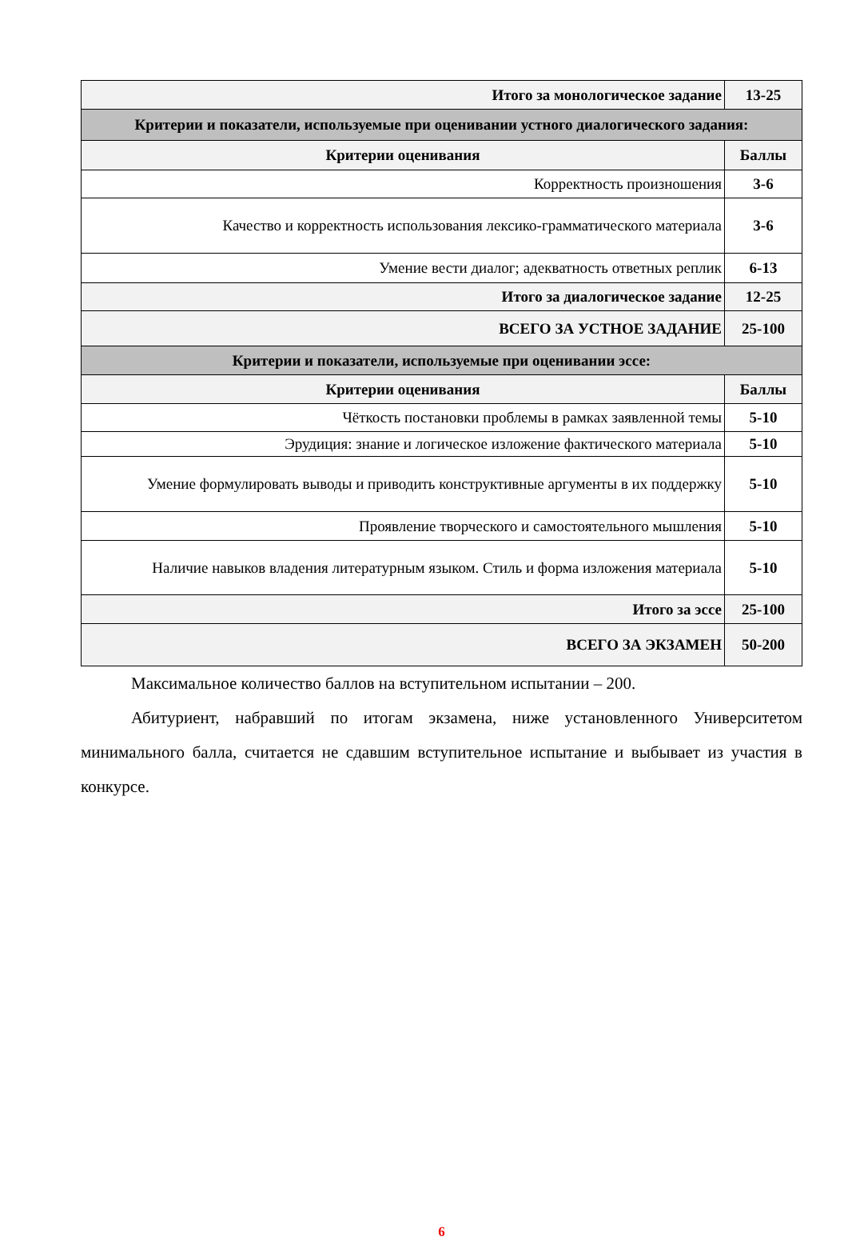| Итого за монологическое задание | 13-25 |
| Критерии и показатели, используемые при оценивании устного диалогического задания: | |
| Критерии оценивания | Баллы |
| Корректность произношения | 3-6 |
| Качество и корректность использования лексико-грамматического материала | 3-6 |
| Умение вести диалог; адекватность ответных реплик | 6-13 |
| Итого за диалогическое задание | 12-25 |
| ВСЕГО ЗА УСТНОЕ ЗАДАНИЕ | 25-100 |
| Критерии и показатели, используемые при оценивании эссе: | |
| Критерии оценивания | Баллы |
| Чёткость постановки проблемы в рамках заявленной темы | 5-10 |
| Эрудиция: знание и логическое изложение фактического материала | 5-10 |
| Умение формулировать выводы и приводить конструктивные аргументы в их поддержку | 5-10 |
| Проявление творческого и самостоятельного мышления | 5-10 |
| Наличие навыков владения литературным языком. Стиль и форма изложения материала | 5-10 |
| Итого за эссе | 25-100 |
| ВСЕГО ЗА ЭКЗАМЕН | 50-200 |
Максимальное количество баллов на вступительном испытании – 200.
Абитуриент, набравший по итогам экзамена, ниже установленного Университетом минимального балла, считается не сдавшим вступительное испытание и выбывает из участия в конкурсе.
6